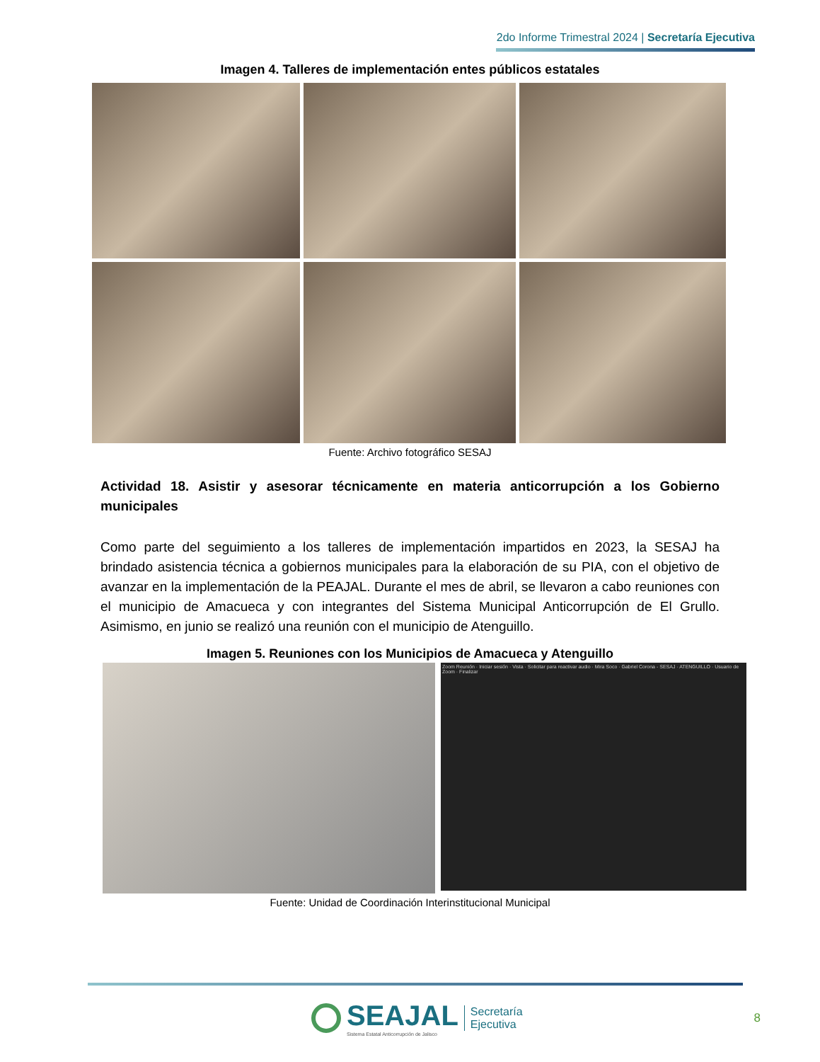2do Informe Trimestral 2024 | Secretaría Ejecutiva
Imagen 4. Talleres de implementación entes públicos estatales
Fuente: Archivo fotográfico SESAJ
Actividad 18. Asistir y asesorar técnicamente en materia anticorrupción a los Gobierno municipales
Como parte del seguimiento a los talleres de implementación impartidos en 2023, la SESAJ ha brindado asistencia técnica a gobiernos municipales para la elaboración de su PIA, con el objetivo de avanzar en la implementación de la PEAJAL. Durante el mes de abril, se llevaron a cabo reuniones con el municipio de Amacueca y con integrantes del Sistema Municipal Anticorrupción de El Grullo. Asimismo, en junio se realizó una reunión con el municipio de Atenguillo.
Imagen 5. Reuniones con los Municipios de Amacueca y Atenguillo
Zoom Reunión · Iniciar sesión · Vista · Solicitar para reactivar audio · Mira Soco · Gabriel Corona - SESAJ · ATENGUILLO · Usuario de Zoom · Finalizar
Fuente: Unidad de Coordinación Interinstitucional Municipal
SEAJAL
Sistema Estatal Anticorrupción de Jalisco
Secretaría
Ejecutiva
8